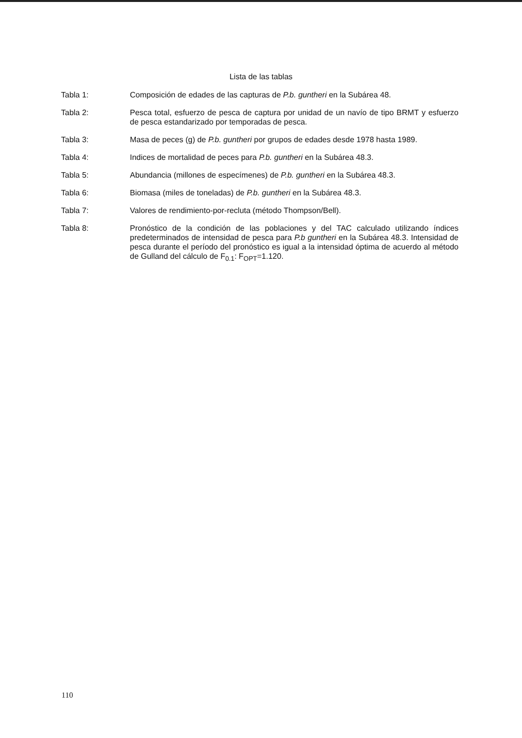Lista de las tablas
Tabla 1: Composición de edades de las capturas de P.b. guntheri en la Subárea 48.
Tabla 2: Pesca total, esfuerzo de pesca de captura por unidad de un navío de tipo BRMT y esfuerzo de pesca estandarizado por temporadas de pesca.
Tabla 3: Masa de peces (g) de P.b. guntheri por grupos de edades desde 1978 hasta 1989.
Tabla 4: Indices de mortalidad de peces para P.b. guntheri en la Subárea 48.3.
Tabla 5: Abundancia (millones de especímenes) de P.b. guntheri en la Subárea 48.3.
Tabla 6: Biomasa (miles de toneladas) de P.b. guntheri en la Subárea 48.3.
Tabla 7: Valores de rendimiento-por-recluta (método Thompson/Bell).
Tabla 8: Pronóstico de la condición de las poblaciones y del TAC calculado utilizando índices predeterminados de intensidad de pesca para P.b guntheri en la Subárea 48.3. Intensidad de pesca durante el período del pronóstico es igual a la intensidad óptima de acuerdo al método de Gulland del cálculo de F<sub>0.1</sub>: F<sub>OPT</sub>=1.120.
110